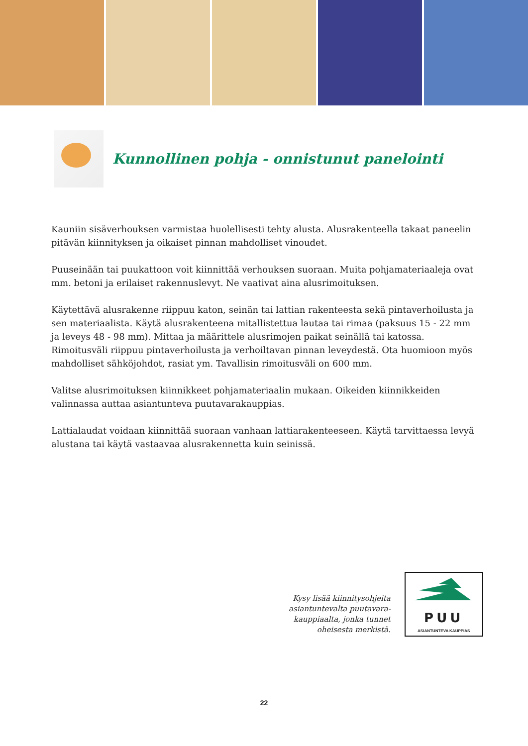Kunnollinen pohja - onnistunut panelointi
Kauniin sisäverhouksen varmistaa huolellisesti tehty alusta. Alusrakenteella takaat paneelin pitävän kiinnityksen ja oikaiset pinnan mahdolliset vinoudet.
Puuseinään tai puukattoon voit kiinnittää verhouksen suoraan. Muita pohjamateriaaleja ovat mm. betoni ja erilaiset rakennuslevyt. Ne vaativat aina alusrimoituksen.
Käytettävä alusrakenne riippuu katon, seinän tai lattian rakenteesta sekä pintaverhoilusta ja sen materiaalista. Käytä alusrakenteena mitallistettua lautaa tai rimaa (paksuus 15 - 22 mm ja leveys 48 - 98 mm). Mittaa ja määrittele alusrimojen paikat seinällä tai katossa. Rimoitusväli riippuu pintaverhoilusta ja verhoiltavan pinnan leveydestä. Ota huomioon myös mahdolliset sähköjohdot, rasiat ym. Tavallisin rimoitusväli on 600 mm.
Valitse alusrimoituksen kiinnikkeet pohjamateriaalin mukaan. Oikeiden kiinnikkeiden valinnassa auttaa asiantunteva puutavarakauppias.
Lattialaudat voidaan kiinnittää suoraan vanhaan lattiarakenteeseen. Käytä tarvittaessa levyä alustana tai käytä vastaavaa alusrakennetta kuin seinissä.
Kysy lisää kiinnitysohjeita
asiantuntevalta puutavara-
kauppiaalta, jonka tunnet
oheisesta merkistä.
PUU
ASIANTUNTEVA KAUPPIAS
22